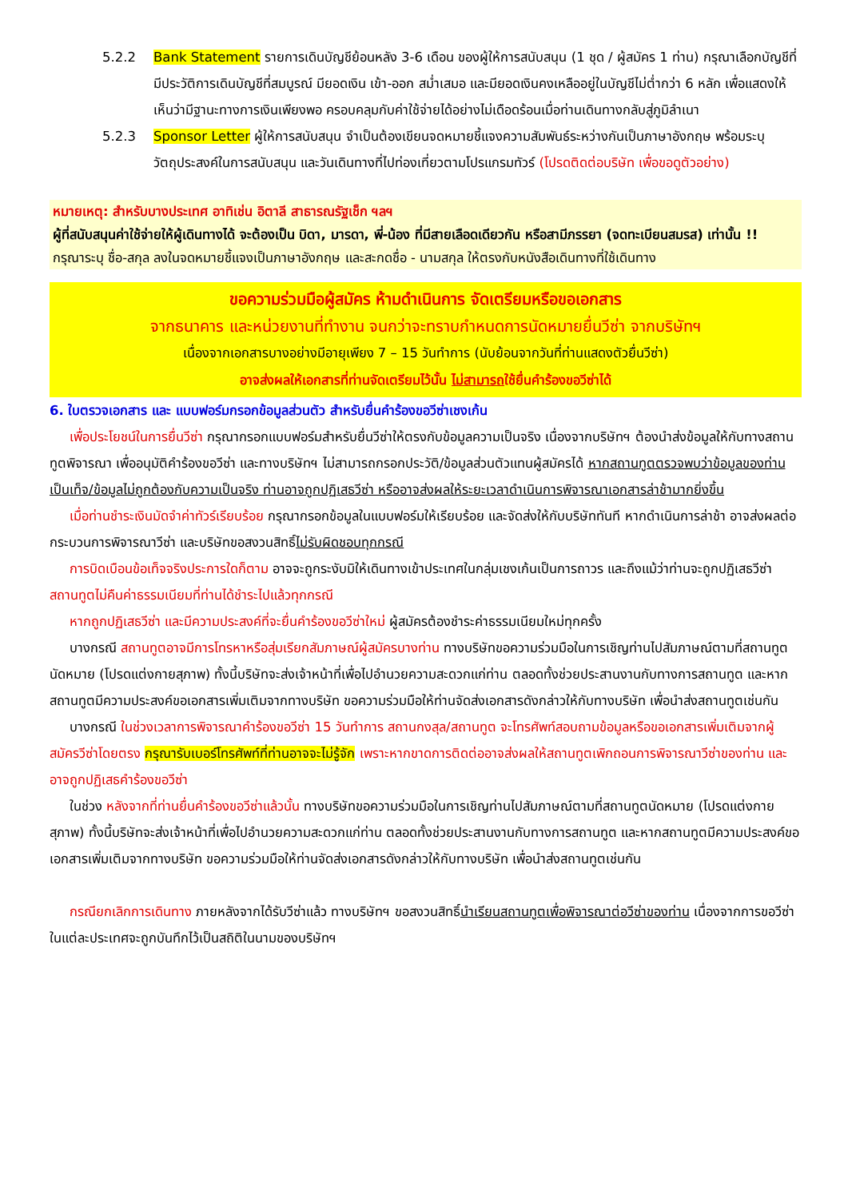5.2.2 Bank Statement รายการเดินบัญชีย้อนหลัง 3-6 เดือน ของผู้ให้การสนับสนุน (1 ชุด / ผู้สมัคร 1 ท่าน) กรุณาเลือกบัญชีที่มีประวัติการเดินบัญชีที่สมบูรณ์ มียอดเงิน เข้า-ออก สม่ำเสมอ และมียอดเงินคงเหลืออยู่ในบัญชีไม่ต่ำกว่า 6 หลัก เพื่อแสดงให้เห็นว่ามีฐานะทางการเงินเพียงพอ ครอบคลุมกับค่าใช้จ่ายได้อย่างไม่เดือดร้อนเมื่อท่านเดินทางกลับสู่ภูมิลำเนา
5.2.3 Sponsor Letter ผู้ให้การสนับสนุน จำเป็นต้องเขียนจดหมายชี้แจงความสัมพันธ์ระหว่างกันเป็นภาษาอังกฤษ พร้อมระบุวัตถุประสงค์ในการสนับสนุน และวันเดินทางที่ไปท่องเที่ยวตามโปรแกรมทัวร์ (โปรดติดต่อบริษัท เพื่อขอดูตัวอย่าง)
หมายเหตุ: สำหรับบางประเทศ อาทิเช่น อิตาลี สาธารณรัฐเช็ก ฯลฯ
ผู้ที่สนับสนุนค่าใช้จ่ายให้ผู้เดินทางได้ จะต้องเป็น บิดา, มารดา, พี่-น้อง ที่มีสายเลือดเดียวกัน หรือสามีภรรยา (จดทะเบียนสมรส) เท่านั้น !!
กรุณาระบุ ชื่อ-สกุล ลงในจดหมายชี้แจงเป็นภาษาอังกฤษ และสะกดชื่อ - นามสกุล ให้ตรงกับหนังสือเดินทางที่ใช้เดินทาง
ขอความร่วมมือผู้สมัคร ห้ามดำเนินการ จัดเตรียมหรือขอเอกสาร
จากธนาคาร และหน่วยงานที่ทำงาน จนกว่าจะทราบกำหนดการนัดหมายยื่นวีซ่า จากบริษัทฯ
เนื่องจากเอกสารบางอย่างมีอายุเพียง 7 – 15 วันทำการ (นับย้อนจากวันที่ท่านแสดงตัวยื่นวีซ่า)
อาจส่งผลให้เอกสารที่ท่านจัดเตรียมไว้นั้น ไม่สามารถใช้ยื่นคำร้องขอวีซ่าได้
6. ใบตรวจเอกสาร และ แบบฟอร์มกรอกข้อมูลส่วนตัว สำหรับยื่นคำร้องขอวีซ่าเชงเก้น
เพื่อประโยชน์ในการยื่นวีซ่า กรุณากรอกแบบฟอร์มสำหรับยื่นวีซ่าให้ตรงกับข้อมูลความเป็นจริง เนื่องจากบริษัทฯ ต้องนำส่งข้อมูลให้กับทางสถานทูตพิจารณา เพื่ออนุมัติคำร้องขอวีซ่า และทางบริษัทฯ ไม่สามารถกรอกประวัติ/ข้อมูลส่วนตัวแทนผู้สมัครได้ หากสถานทูตตรวจพบว่าข้อมูลของท่านเป็นเท็จ/ข้อมูลไม่ถูกต้องกับความเป็นจริง ท่านอาจถูกปฏิเสธวีซ่า หรืออาจส่งผลให้ระยะเวลาดำเนินการพิจารณาเอกสารล่าช้ามากยิ่งขึ้น
เมื่อท่านชำระเงินมัดจำค่าทัวร์เรียบร้อย กรุณากรอกข้อมูลในแบบฟอร์มให้เรียบร้อย และจัดส่งให้กับบริษัททันที หากดำเนินการล่าช้า อาจส่งผลต่อกระบวนการพิจารณาวีซ่า และบริษัทขอสงวนสิทธิ์ไม่รับผิดชอบทุกกรณี
การบิดเบือนข้อเท็จจริงประการใดก็ตาม อาจจะถูกระงับมิให้เดินทางเข้าประเทศในกลุ่มเชงเก้นเป็นการถาวร และถึงแม้ว่าท่านจะถูกปฏิเสธวีซ่า สถานทูตไม่คืนค่าธรรมเนียมที่ท่านได้ชำระไปแล้วทุกกรณี
หากถูกปฏิเสธวีซ่า และมีความประสงค์ที่จะยื่นคำร้องขอวีซ่าใหม่ ผู้สมัครต้องชำระค่าธรรมเนียมใหม่ทุกครั้ง
บางกรณี สถานทูตอาจมีการโทรหาหรือสุ่มเรียกสัมภาษณ์ผู้สมัครบางท่าน ทางบริษัทขอความร่วมมือในการเชิญท่านไปสัมภาษณ์ตามที่สถานทูตนัดหมาย (โปรดแต่งกายสุภาพ) ทั้งนี้บริษัทจะส่งเจ้าหน้าที่เพื่อไปอำนวยความสะดวกแก่ท่าน ตลอดทั้งช่วยประสานงานกับทางการสถานทูต และหากสถานทูตมีความประสงค์ขอเอกสารเพิ่มเติมจากทางบริษัท ขอความร่วมมือให้ท่านจัดส่งเอกสารดังกล่าวให้กับทางบริษัท เพื่อนำส่งสถานทูตเช่นกัน
บางกรณี ในช่วงเวลาการพิจารณาคำร้องขอวีซ่า 15 วันทำการ สถานกงสุล/สถานทูต จะโทรศัพท์สอบถามข้อมูลหรือขอเอกสารเพิ่มเติมจากผู้สมัครวีซ่าโดยตรง กรุณารับเบอร์โทรศัพท์ที่ท่านอาจจะไม่รู้จัก เพราะหากขาดการติดต่ออาจส่งผลให้สถานทูตเพิกถอนการพิจารณาวีซ่าของท่าน และอาจถูกปฏิเสธคำร้องขอวีซ่า
ในช่วง หลังจากที่ท่านยื่นคำร้องขอวีซ่าแล้วนั้น ทางบริษัทขอความร่วมมือในการเชิญท่านไปสัมภาษณ์ตามที่สถานทูตนัดหมาย (โปรดแต่งกายสุภาพ) ทั้งนี้บริษัทจะส่งเจ้าหน้าที่เพื่อไปอำนวยความสะดวกแก่ท่าน ตลอดทั้งช่วยประสานงานกับทางการสถานทูต และหากสถานทูตมีความประสงค์ขอเอกสารเพิ่มเติมจากทางบริษัท ขอความร่วมมือให้ท่านจัดส่งเอกสารดังกล่าวให้กับทางบริษัท เพื่อนำส่งสถานทูตเช่นกัน
กรณียกเลิกการเดินทาง ภายหลังจากได้รับวีซ่าแล้ว ทางบริษัทฯ ขอสงวนสิทธิ์นำเรียนสถานทูตเพื่อพิจารณาต่อวีซ่าของท่าน เนื่องจากการขอวีซ่าในแต่ละประเทศจะถูกบันทึกไว้เป็นสถิติในนามของบริษัทฯ